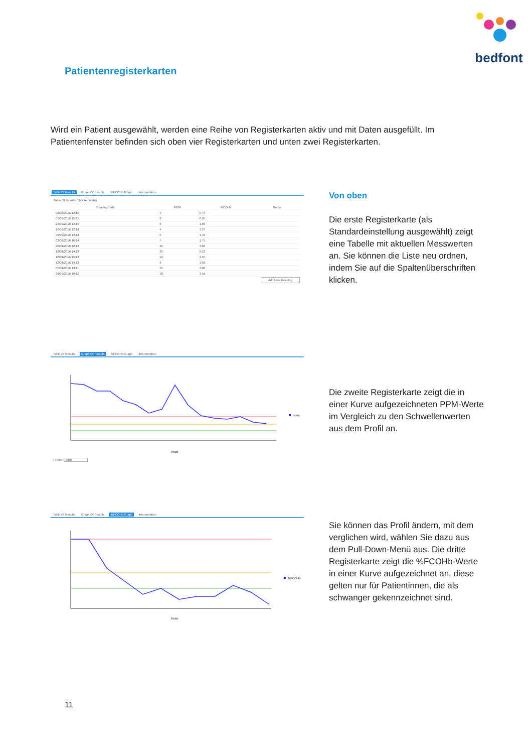bedfont
Patientenregisterkarten
Wird ein Patient ausgewählt, werden eine Reihe von Registerkarten aktiv und mit Daten ausgefüllt. Im Patientenfenster befinden sich oben vier Registerkarten und unten zwei Registerkarten.
Table Of Results Graph Of Results%FCOHb Graph Interpretation
Table Of Results (click to delete)
| Reading Date | PPM | %COHb | Notes |
| --- | --- | --- | --- |
| 08/03/2016 12:15 | 1 | 0.79 | |
| 01/03/2016 15:15 | 2 | 0.95 | |
| 23/02/2016 14:15 | 6 | 1.59 | |
| 16/02/2016 12:14 | 4 | 1.27 | |
| 09/02/2016 14:14 | 5 | 1.43 | |
| 02/02/2016 16:14 | 7 | 1.75 | |
| 26/01/2016 12:14 | 15 | 3.03 | |
| 19/01/2016 14:13 | 35 | 6.23 | |
| 12/01/2016 15:13 | 12 | 2.55 | |
| 12/01/2016 14:13 | 8 | 1.91 | |
| 05/01/2016 13:11 | 15 | 3.03 | |
| 29/12/2015 16:12 | 18 | 3.51 | |
Add New Reading
Von oben
Die erste Registerkarte (als Standardeinstellung ausgewählt) zeigt eine Tabelle mit aktuellen Messwerten an. Sie können die Liste neu ordnen, indem Sie auf die Spaltenüberschriften klicken.
Table Of Results Graph Of Results%FCOHb Graph Interpretation
PPM
Tests
Profile: Adult
Die zweite Registerkarte zeigt die in einer Kurve aufgezeichneten PPM-Werte im Vergleich zu den Schwellenwerten aus dem Profil an.
Table Of Results Graph Of Results%FCOHb Graph Interpretation
%FCOHb
Tests
Sie können das Profil ändern, mit dem verglichen wird, wählen Sie dazu aus dem Pull-Down-Menü aus. Die dritte Registerkarte zeigt die %FCOHb-Werte in einer Kurve aufgezeichnet an, diese gelten nur für Patientinnen, die als schwanger gekennzeichnet sind.
11